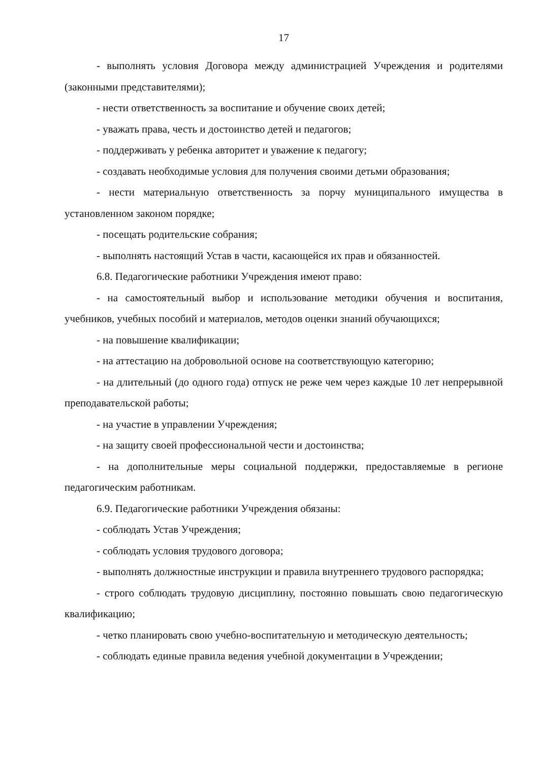17
- выполнять условия Договора между администрацией Учреждения и родителями (законными представителями);
- нести ответственность за воспитание и обучение своих детей;
- уважать права, честь и достоинство детей и педагогов;
- поддерживать у ребенка авторитет и уважение к педагогу;
- создавать необходимые условия для получения своими детьми образования;
- нести материальную ответственность за порчу муниципального имущества в установленном законом порядке;
- посещать родительские собрания;
- выполнять настоящий Устав в части, касающейся их прав и обязанностей.
6.8. Педагогические работники Учреждения имеют право:
- на самостоятельный выбор и использование методики обучения и воспитания, учебников, учебных пособий и материалов, методов оценки знаний обучающихся;
- на повышение квалификации;
- на аттестацию на добровольной основе на соответствующую категорию;
- на длительный (до одного года) отпуск не реже чем через каждые 10 лет непрерывной преподавательской работы;
- на участие в управлении Учреждения;
- на защиту своей профессиональной чести и достоинства;
- на дополнительные меры социальной поддержки, предоставляемые в регионе педагогическим работникам.
6.9. Педагогические работники Учреждения обязаны:
- соблюдать Устав Учреждения;
- соблюдать условия трудового договора;
- выполнять должностные инструкции и правила внутреннего трудового распорядка;
- строго соблюдать трудовую дисциплину, постоянно повышать свою педагогическую квалификацию;
- четко планировать свою учебно-воспитательную и методическую деятельность;
- соблюдать единые правила ведения учебной документации в Учреждении;